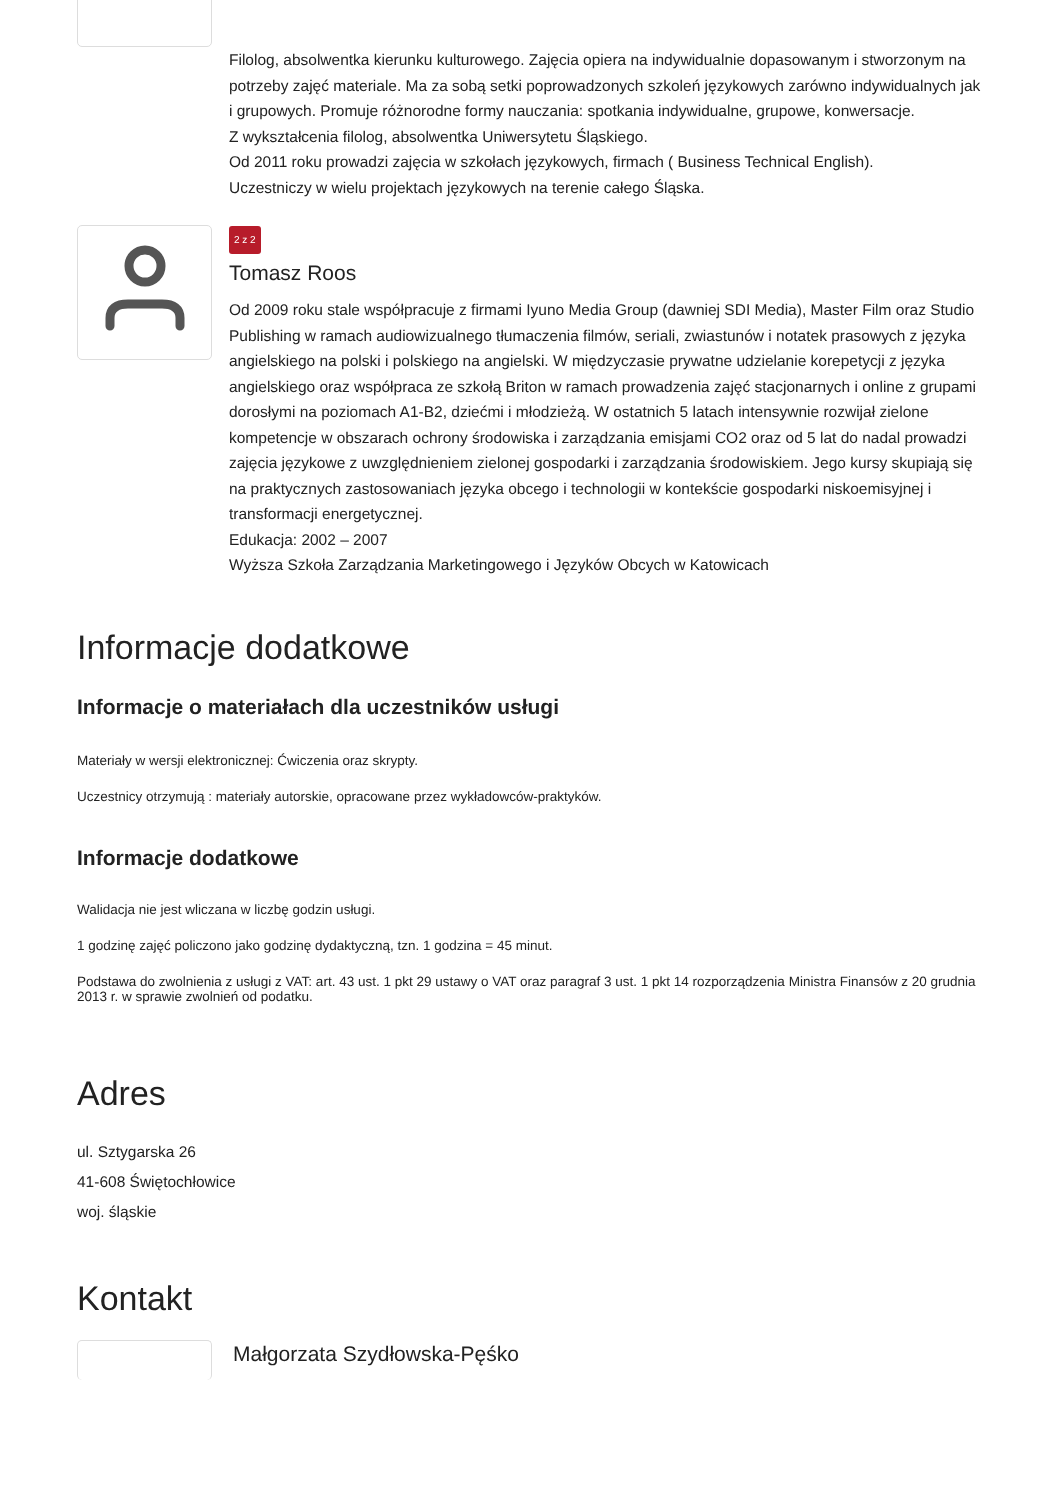Filolog, absolwentka kierunku kulturowego. Zajęcia opiera na indywidualnie dopasowanym i stworzonym na potrzeby zajęć materiale. Ma za sobą setki poprowadzonych szkoleń językowych zarówno indywidualnych jak i grupowych. Promuje różnorodne formy nauczania: spotkania indywidualne, grupowe, konwersacje.
Z wykształcenia filolog, absolwentka Uniwersytetu Śląskiego.
Od 2011 roku prowadzi zajęcia w szkołach językowych, firmach ( Business Technical English).
Uczestniczy w wielu projektach językowych na terenie całego Śląska.
2 z 2
Tomasz Roos
Od 2009 roku stale współpracuje z firmami Iyuno Media Group (dawniej SDI Media), Master Film oraz Studio Publishing w ramach audiowizualnego tłumaczenia filmów, seriali, zwiastunów i notatek prasowych z języka angielskiego na polski i polskiego na angielski. W międzyczasie prywatne udzielanie korepetycji z języka angielskiego oraz współpraca ze szkołą Briton w ramach prowadzenia zajęć stacjonarnych i online z grupami dorosłymi na poziomach A1-B2, dziećmi i młodzieżą. W ostatnich 5 latach intensywnie rozwijał zielone kompetencje w obszarach ochrony środowiska i zarządzania emisjami CO2 oraz od 5 lat do nadal prowadzi zajęcia językowe z uwzględnieniem zielonej gospodarki i zarządzania środowiskiem. Jego kursy skupiają się na praktycznych zastosowaniach języka obcego i technologii w kontekście gospodarki niskoemisyjnej i transformacji energetycznej.
Edukacja: 2002 – 2007
Wyższa Szkoła Zarządzania Marketingowego i Języków Obcych w Katowicach
Informacje dodatkowe
Informacje o materiałach dla uczestników usługi
Materiały w wersji elektronicznej: Ćwiczenia oraz skrypty.
Uczestnicy otrzymują : materiały autorskie, opracowane przez wykładowców-praktyków.
Informacje dodatkowe
Walidacja nie jest wliczana w liczbę godzin usługi.
1 godzinę zajęć policzono jako godzinę dydaktyczną, tzn. 1 godzina = 45 minut.
Podstawa do zwolnienia z usługi z VAT: art. 43 ust. 1 pkt 29 ustawy o VAT oraz paragraf 3 ust. 1 pkt 14 rozporządzenia Ministra Finansów z 20 grudnia 2013 r. w sprawie zwolnień od podatku.
Adres
ul. Sztygarska 26
41-608 Świętochłowice
woj. śląskie
Kontakt
Małgorzata Szydłowska-Pęśko